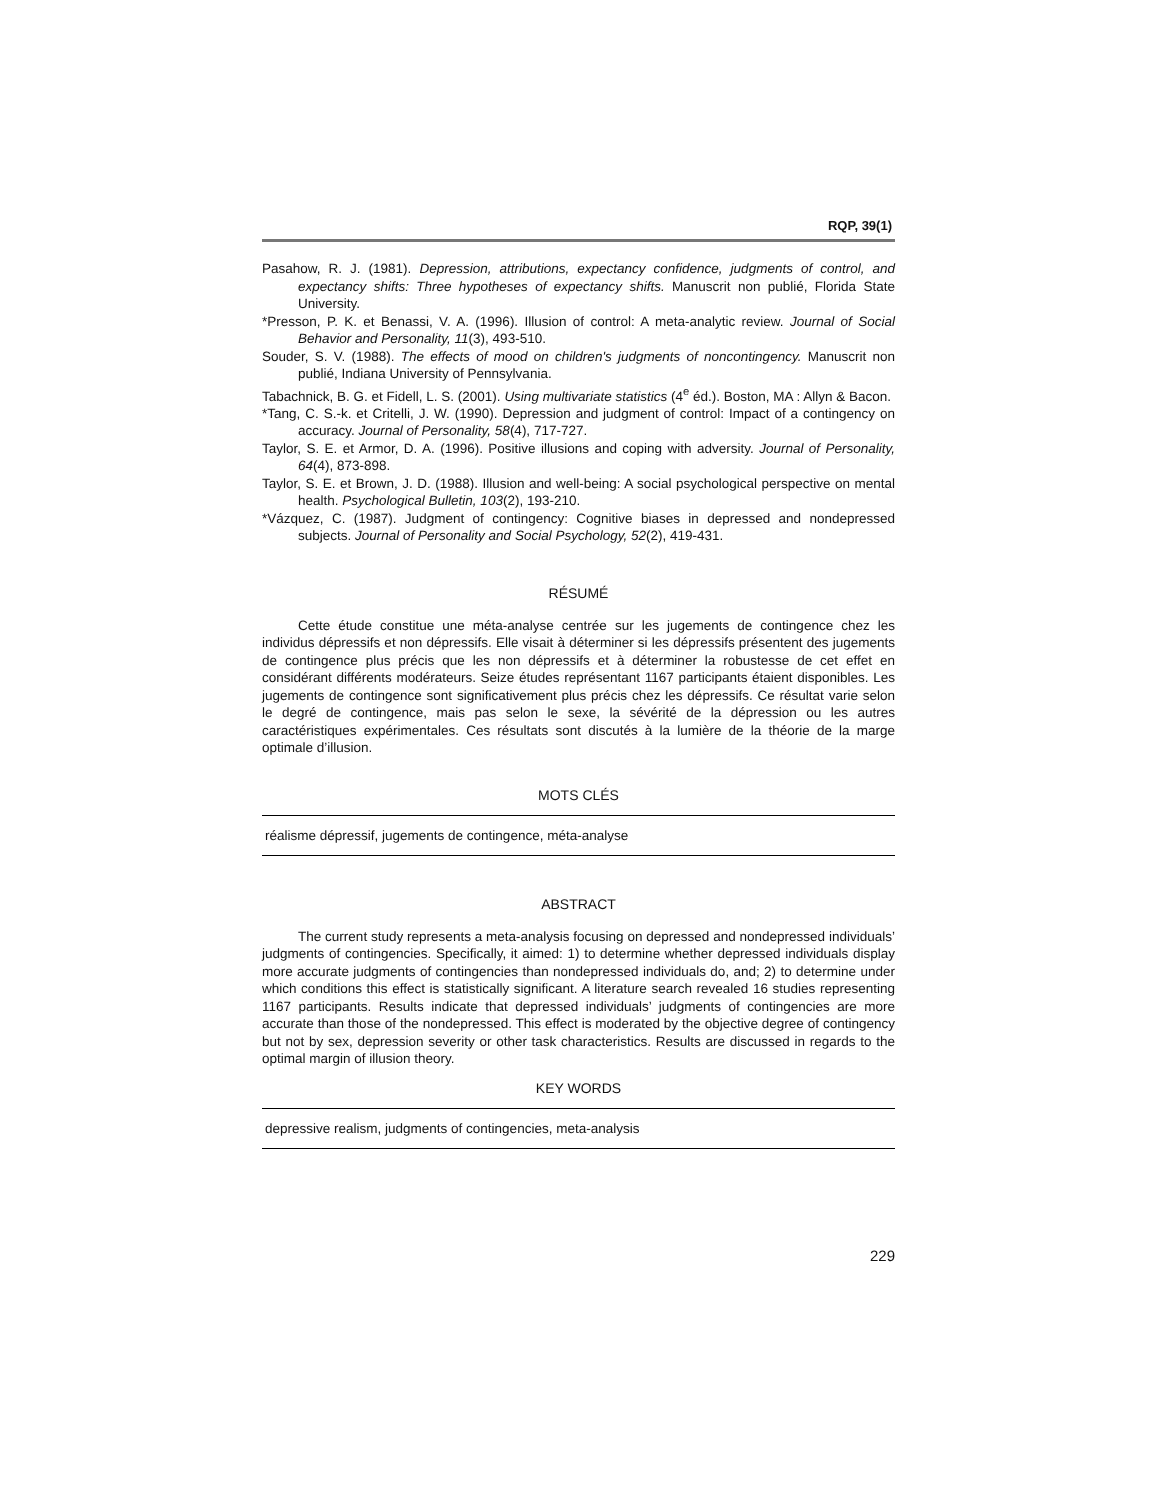RQP, 39(1)
Pasahow, R. J. (1981). Depression, attributions, expectancy confidence, judgments of control, and expectancy shifts: Three hypotheses of expectancy shifts. Manuscrit non publié, Florida State University.
*Presson, P. K. et Benassi, V. A. (1996). Illusion of control: A meta-analytic review. Journal of Social Behavior and Personality, 11(3), 493-510.
Souder, S. V. (1988). The effects of mood on children's judgments of noncontingency. Manuscrit non publié, Indiana University of Pennsylvania.
Tabachnick, B. G. et Fidell, L. S. (2001). Using multivariate statistics (4<sup>e</sup> éd.). Boston, MA : Allyn & Bacon.
*Tang, C. S.-k. et Critelli, J. W. (1990). Depression and judgment of control: Impact of a contingency on accuracy. Journal of Personality, 58(4), 717-727.
Taylor, S. E. et Armor, D. A. (1996). Positive illusions and coping with adversity. Journal of Personality, 64(4), 873-898.
Taylor, S. E. et Brown, J. D. (1988). Illusion and well-being: A social psychological perspective on mental health. Psychological Bulletin, 103(2), 193-210.
*Vázquez, C. (1987). Judgment of contingency: Cognitive biases in depressed and nondepressed subjects. Journal of Personality and Social Psychology, 52(2), 419-431.
RÉSUMÉ
Cette étude constitue une méta-analyse centrée sur les jugements de contingence chez les individus dépressifs et non dépressifs. Elle visait à déterminer si les dépressifs présentent des jugements de contingence plus précis que les non dépressifs et à déterminer la robustesse de cet effet en considérant différents modérateurs. Seize études représentant 1167 participants étaient disponibles. Les jugements de contingence sont significativement plus précis chez les dépressifs. Ce résultat varie selon le degré de contingence, mais pas selon le sexe, la sévérité de la dépression ou les autres caractéristiques expérimentales. Ces résultats sont discutés à la lumière de la théorie de la marge optimale d’illusion.
MOTS CLÉS
réalisme dépressif, jugements de contingence, méta-analyse
ABSTRACT
The current study represents a meta-analysis focusing on depressed and nondepressed individuals’ judgments of contingencies. Specifically, it aimed: 1) to determine whether depressed individuals display more accurate judgments of contingencies than nondepressed individuals do, and; 2) to determine under which conditions this effect is statistically significant. A literature search revealed 16 studies representing 1167 participants. Results indicate that depressed individuals’ judgments of contingencies are more accurate than those of the nondepressed. This effect is moderated by the objective degree of contingency but not by sex, depression severity or other task characteristics. Results are discussed in regards to the optimal margin of illusion theory.
KEY WORDS
depressive realism, judgments of contingencies, meta-analysis
229